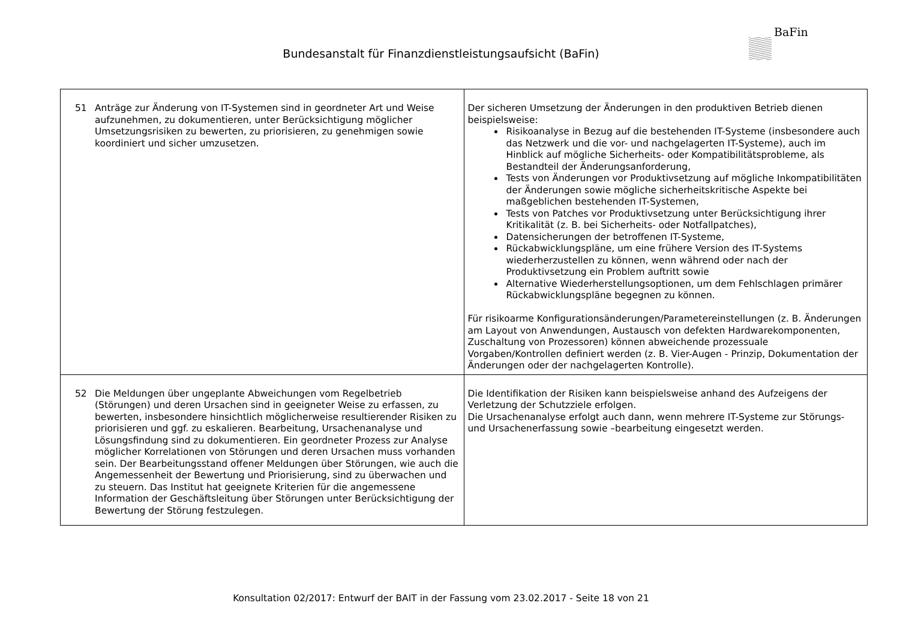Bundesanstalt für Finanzdienstleistungsaufsicht (BaFin)
BaFin
| 51 Anträge zur Änderung von IT-Systemen sind in geordneter Art und Weise aufzunehmen, zu dokumentieren, unter Berücksichtigung möglicher Umsetzungsrisiken zu bewerten, zu priorisieren, zu genehmigen sowie koordiniert und sicher umzusetzen. | Der sicheren Umsetzung der Änderungen in den produktiven Betrieb dienen beispielsweise: Risikoanalyse in Bezug auf die bestehenden IT-Systeme (insbesondere auch das Netzwerk und die vor- und nachgelagerten IT-Systeme), auch im Hinblick auf mögliche Sicherheits- oder Kompatibilitätsprobleme, als Bestandteil der Änderungsanforderung, Tests von Änderungen vor Produktivsetzung auf mögliche Inkompatibilitäten der Änderungen sowie mögliche sicherheitskritische Aspekte bei maßgeblichen bestehenden IT-Systemen, Tests von Patches vor Produktivsetzung unter Berücksichtigung ihrer Kritikalität (z. B. bei Sicherheits- oder Notfallpatches), Datensicherungen der betroffenen IT-Systeme, Rückabwicklungspläne, um eine frühere Version des IT-Systems wiederherzustellen zu können, wenn während oder nach der Produktivsetzung ein Problem auftritt sowie Alternative Wiederherstellungsoptionen, um dem Fehlschlagen primärer Rückabwicklungspläne begegnen zu können. Für risikoarme Konfigurationsänderungen/Parametereinstellungen (z. B. Änderungen am Layout von Anwendungen, Austausch von defekten Hardwarekomponenten, Zuschaltung von Prozessoren) können abweichende prozessuale Vorgaben/Kontrollen definiert werden (z. B. Vier-Augen - Prinzip, Dokumentation der Änderungen oder der nachgelagerten Kontrolle). |
| 52 Die Meldungen über ungeplante Abweichungen vom Regelbetrieb (Störungen) und deren Ursachen sind in geeigneter Weise zu erfassen, zu bewerten, insbesondere hinsichtlich möglicherweise resultierender Risiken zu priorisieren und ggf. zu eskalieren. Bearbeitung, Ursachenanalyse und Lösungsfindung sind zu dokumentieren. Ein geordneter Prozess zur Analyse möglicher Korrelationen von Störungen und deren Ursachen muss vorhanden sein. Der Bearbeitungsstand offener Meldungen über Störungen, wie auch die Angemessenheit der Bewertung und Priorisierung, sind zu überwachen und zu steuern. Das Institut hat geeignete Kriterien für die angemessene Information der Geschäftsleitung über Störungen unter Berücksichtigung der Bewertung der Störung festzulegen. | Die Identifikation der Risiken kann beispielsweise anhand des Aufzeigens der Verletzung der Schutzziele erfolgen. Die Ursachenanalyse erfolgt auch dann, wenn mehrere IT-Systeme zur Störungs- und Ursachenerfassung sowie –bearbeitung eingesetzt werden. |
Konsultation 02/2017: Entwurf der BAIT in der Fassung vom 23.02.2017 - Seite 18 von 21